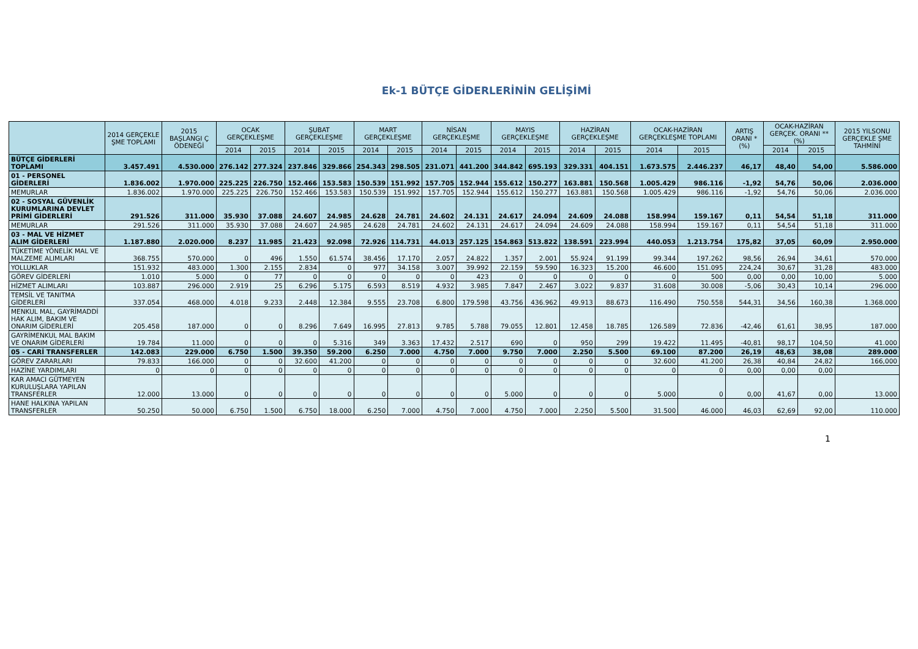Ek-1 BÜTÇE GİDERLERİNİN GELİŞİMİ
| | 2014 GERÇEKLE ŞME TOPLAMI | 2015 BAŞLANGI Ç ÖDENEĞİ | OCAK GERÇEKLEŞME | | ŞUBAT GERÇEKLEŞME | | MART GERÇEKLEŞME | | NİSAN GERÇEKLEŞME | | MAYIS GERÇEKLEŞME | | HAZİRAN GERÇEKLEŞME | | OCAK-HAZİRAN GERÇEKLEŞME TOPLAMI | | ARTIŞ ORANI * (%) | OCAK-HAZİRAN GERÇEK. ORANI ** (%) | | 2015 YILSONU GERÇEKLE ŞME TAHMİNİ |
| --- | --- | --- | --- | --- | --- | --- | --- | --- | --- | --- | --- | --- | --- | --- | --- | --- | --- | --- | --- | --- |
| | | | 2014 | 2015 | 2014 | 2015 | 2014 | 2015 | 2014 | 2015 | 2014 | 2015 | 2014 | 2015 | 2014 | 2015 | | 2014 | 2015 | |
| BÜTÇE GİDERLERİ TOPLAMI | 3.457.491 | 4.530.000 | 276.142 | 277.324 | 237.846 | 329.866 | 254.343 | 298.505 | 231.071 | 441.200 | 344.842 | 695.193 | 329.331 | 404.151 | 1.673.575 | 2.446.237 | 46,17 | 48,40 | 54,00 | 5.586.000 |
| 01 - PERSONEL GİDERLERİ | 1.836.002 | 1.970.000 | 225.225 | 226.750 | 152.466 | 153.583 | 150.539 | 151.992 | 157.705 | 152.944 | 155.612 | 150.277 | 163.881 | 150.568 | 1.005.429 | 986.116 | -1,92 | 54,76 | 50,06 | 2.036.000 |
| MEMURLAR | 1.836.002 | 1.970.000 | 225.225 | 226.750 | 152.466 | 153.583 | 150.539 | 151.992 | 157.705 | 152.944 | 155.612 | 150.277 | 163.881 | 150.568 | 1.005.429 | 986.116 | -1,92 | 54,76 | 50,06 | 2.036.000 |
| 02 - SOSYAL GÜVENLİK KURUMLARINA DEVLET PRİMİ GİDERLERİ | 291.526 | 311.000 | 35.930 | 37.088 | 24.607 | 24.985 | 24.628 | 24.781 | 24.602 | 24.131 | 24.617 | 24.094 | 24.609 | 24.088 | 158.994 | 159.167 | 0,11 | 54,54 | 51,18 | 311.000 |
| MEMURLAR | 291.526 | 311.000 | 35.930 | 37.088 | 24.607 | 24.985 | 24.628 | 24.781 | 24.602 | 24.131 | 24.617 | 24.094 | 24.609 | 24.088 | 158.994 | 159.167 | 0,11 | 54,54 | 51,18 | 311.000 |
| 03 - MAL VE HİZMET ALIM GİDERLERİ | 1.187.880 | 2.020.000 | 8.237 | 11.985 | 21.423 | 92.098 | 72.926 | 114.731 | 44.013 | 257.125 | 154.863 | 513.822 | 138.591 | 223.994 | 440.053 | 1.213.754 | 175,82 | 37,05 | 60,09 | 2.950.000 |
| TÜKETİME YÖNELİK MAL VE MALZEME ALIMLARI | 368.755 | 570.000 | 0 | 496 | 1.550 | 61.574 | 38.456 | 17.170 | 2.057 | 24.822 | 1.357 | 2.001 | 55.924 | 91.199 | 99.344 | 197.262 | 98,56 | 26,94 | 34,61 | 570.000 |
| YOLLUKLAR | 151.932 | 483.000 | 1.300 | 2.155 | 2.834 | 0 | 977 | 34.158 | 3.007 | 39.992 | 22.159 | 59.590 | 16.323 | 15.200 | 46.600 | 151.095 | 224,24 | 30,67 | 31,28 | 483.000 |
| GÖREV GİDERLERİ | 1.010 | 5.000 | 0 | 77 | 0 | 0 | 0 | 0 | 0 | 423 | 0 | 0 | 0 | 0 | 0 | 500 | 0,00 | 0,00 | 10,00 | 5.000 |
| HİZMET ALIMLARI | 103.887 | 296.000 | 2.919 | 25 | 6.296 | 5.175 | 6.593 | 8.519 | 4.932 | 3.985 | 7.847 | 2.467 | 3.022 | 9.837 | 31.608 | 30.008 | -5,06 | 30,43 | 10,14 | 296.000 |
| TEMSİL VE TANITMA GİDERLERİ | 337.054 | 468.000 | 4.018 | 9.233 | 2.448 | 12.384 | 9.555 | 23.708 | 6.800 | 179.598 | 43.756 | 436.962 | 49.913 | 88.673 | 116.490 | 750.558 | 544,31 | 34,56 | 160,38 | 1.368.000 |
| MENKUL MAL, GAYRİMADDİ HAK ALIM, BAKIM VE ONARIM GİDERLERİ | 205.458 | 187.000 | 0 | 0 | 8.296 | 7.649 | 16.995 | 27.813 | 9.785 | 5.788 | 79.055 | 12.801 | 12.458 | 18.785 | 126.589 | 72.836 | -42,46 | 61,61 | 38,95 | 187.000 |
| GAYRİMENKUL MAL BAKIM VE ONARIM GİDERLERİ | 19.784 | 11.000 | 0 | 0 | 0 | 5.316 | 349 | 3.363 | 17.432 | 2.517 | 690 | 0 | 950 | 299 | 19.422 | 11.495 | -40,81 | 98,17 | 104,50 | 41.000 |
| 05 - CARİ TRANSFERLER | 142.083 | 229.000 | 6.750 | 1.500 | 39.350 | 59.200 | 6.250 | 7.000 | 4.750 | 7.000 | 9.750 | 7.000 | 2.250 | 5.500 | 69.100 | 87.200 | 26,19 | 48,63 | 38,08 | 289.000 |
| GÖREV ZARARLARI | 79.833 | 166.000 | 0 | 0 | 32.600 | 41.200 | 0 | 0 | 0 | 0 | 0 | 0 | 0 | 0 | 32.600 | 41.200 | 26,38 | 40,84 | 24,82 | 166,000 |
| HAZİNE YARDIMLARI | 0 | 0 | 0 | 0 | 0 | 0 | 0 | 0 | 0 | 0 | 0 | 0 | 0 | 0 | 0 | 0 | 0,00 | 0,00 | 0,00 | |
| KAR AMACI GÜTMEYEN KURULUŞLARA YAPILAN TRANSFERLER | 12.000 | 13.000 | 0 | 0 | 0 | 0 | 0 | 0 | 0 | 0 | 5.000 | 0 | 0 | 0 | 5.000 | 0 | 0,00 | 41,67 | 0,00 | 13.000 |
| HANE HALKINA YAPILAN TRANSFERLER | 50.250 | 50.000 | 6.750 | 1.500 | 6.750 | 18.000 | 6.250 | 7.000 | 4.750 | 7.000 | 4.750 | 7.000 | 2.250 | 5.500 | 31.500 | 46.000 | 46,03 | 62,69 | 92,00 | 110.000 |
1